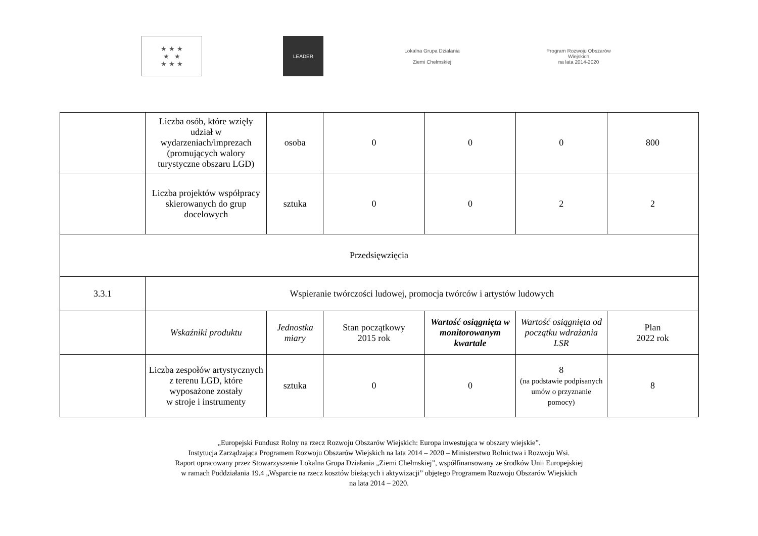★ ★ ★
★ ★
★ ★ ★
LEADER
Lokalna Grupa Działania
Ziemi Chełmskiej
Program Rozwoju Obszarów Wiejskich
na lata 2014-2020
| | Liczba osób, które wzięły udział w wydarzeniach/imprezach (promujących walory turystyczne obszaru LGD) | osoba | 0 | 0 | 0 | 800 |
| | Liczba projektów współpracy skierowanych do grup docelowych | sztuka | 0 | 0 | 2 | 2 |
| Przedsięwzięcia | | | | | | |
| 3.3.1 | Wspieranie twórczości ludowej, promocja twórców i artystów ludowych | | | | | |
| | Wskaźniki produktu | Jednostka miary | Stan początkowy 2015 rok | Wartość osiągnięta w monitorowanym kwartale | Wartość osiągnięta od początku wdrażania LSR | Plan 2022 rok |
| | Liczba zespołów artystycznych z terenu LGD, które wyposażone zostały w stroje i instrumenty | sztuka | 0 | 0 | 8 (na podstawie podpisanych umów o przyznanie pomocy) | 8 |
„Europejski Fundusz Rolny na rzecz Rozwoju Obszarów Wiejskich: Europa inwestująca w obszary wiejskie”.
Instytucja Zarządzająca Programem Rozwoju Obszarów Wiejskich na lata 2014 – 2020 – Ministerstwo Rolnictwa i Rozwoju Wsi.
Raport opracowany przez Stowarzyszenie Lokalna Grupa Działania „Ziemi Chełmskiej”, współfinansowany ze środków Unii Europejskiej
w ramach Poddziałania 19.4 „Wsparcie na rzecz kosztów bieżących i aktywizacji” objętego Programem Rozwoju Obszarów Wiejskich
na lata 2014 – 2020.